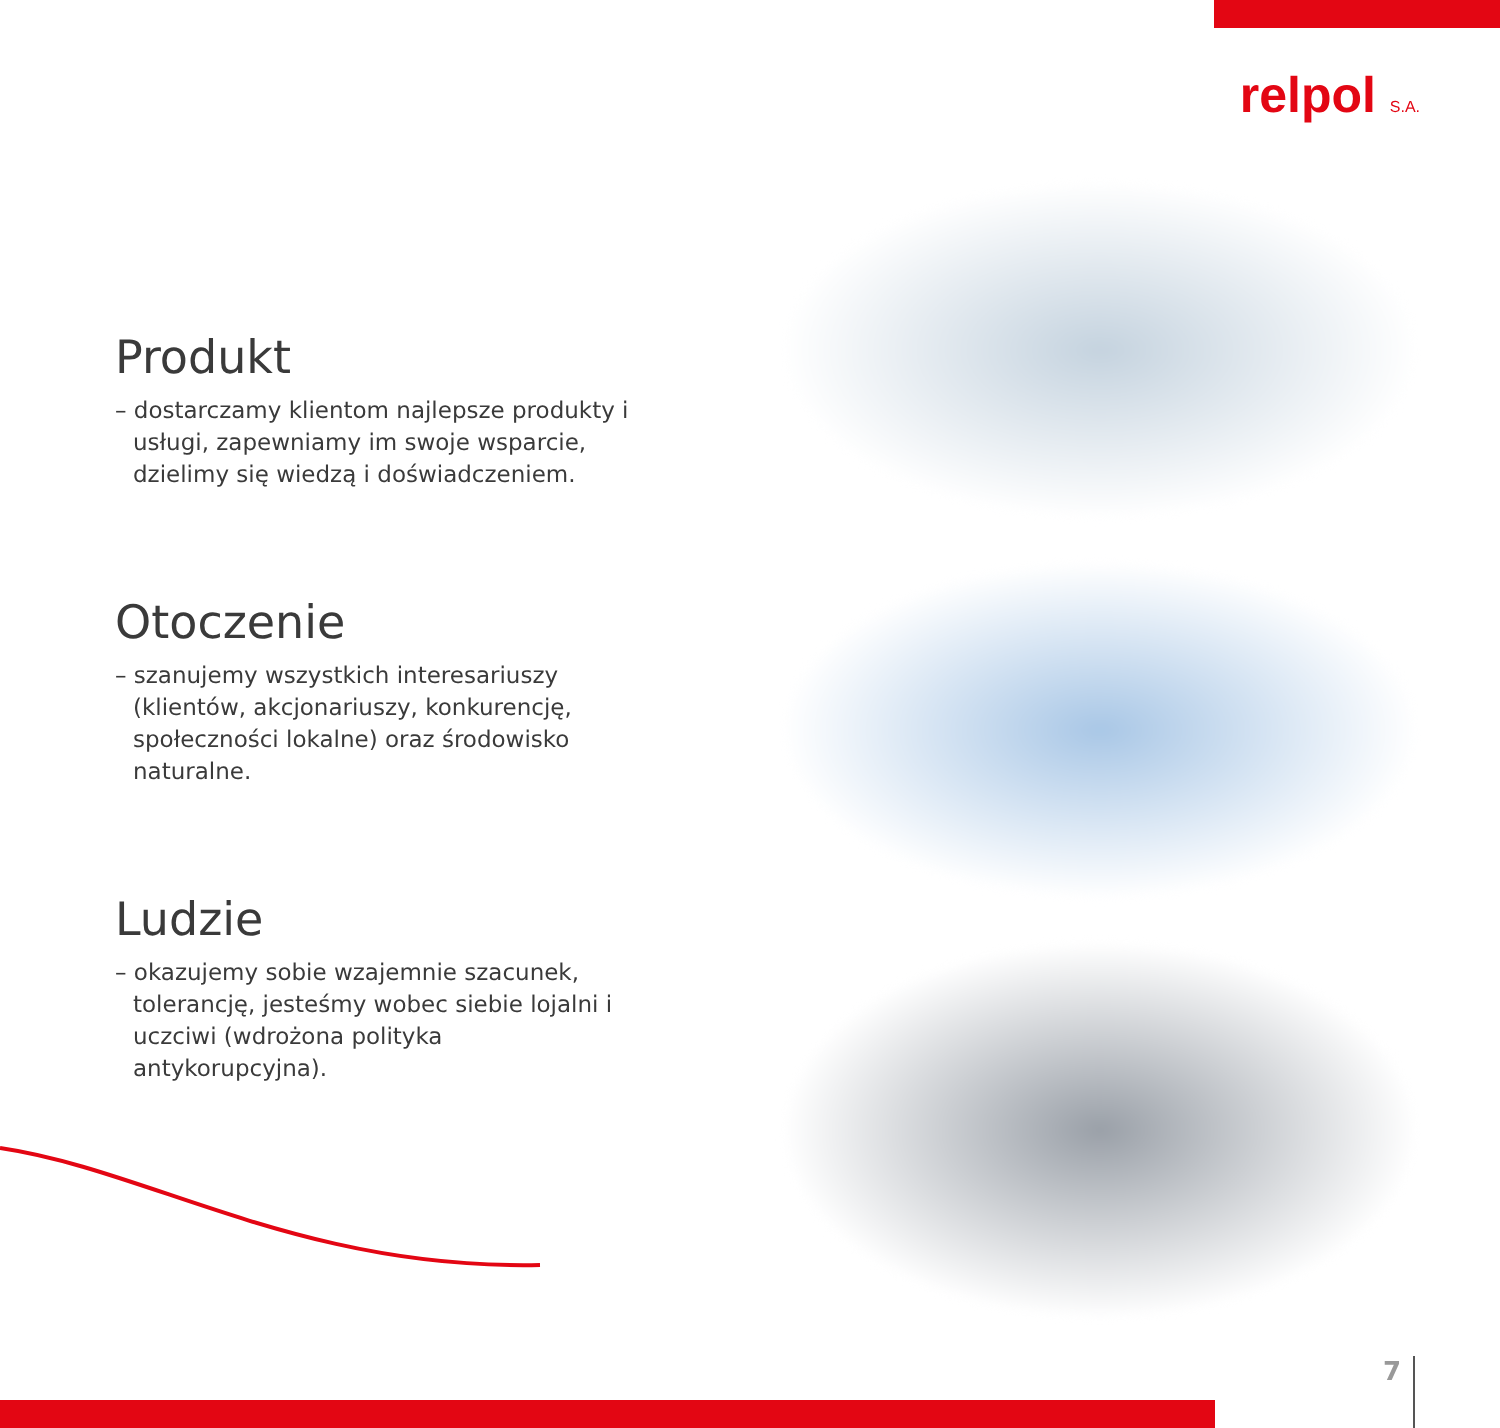relpol S.A.
Produkt
– dostarczamy klientom najlepsze produkty i usługi, zapewniamy im swoje wsparcie, dzielimy się wiedzą i doświadczeniem.
Otoczenie
– szanujemy wszystkich interesariuszy (klientów, akcjonariuszy, konkurencję, społeczności lokalne) oraz środowisko naturalne.
Ludzie
– okazujemy sobie wzajemnie szacunek, tolerancję, jesteśmy wobec siebie lojalni i uczciwi (wdrożona polityka antykorupcyjna).
7